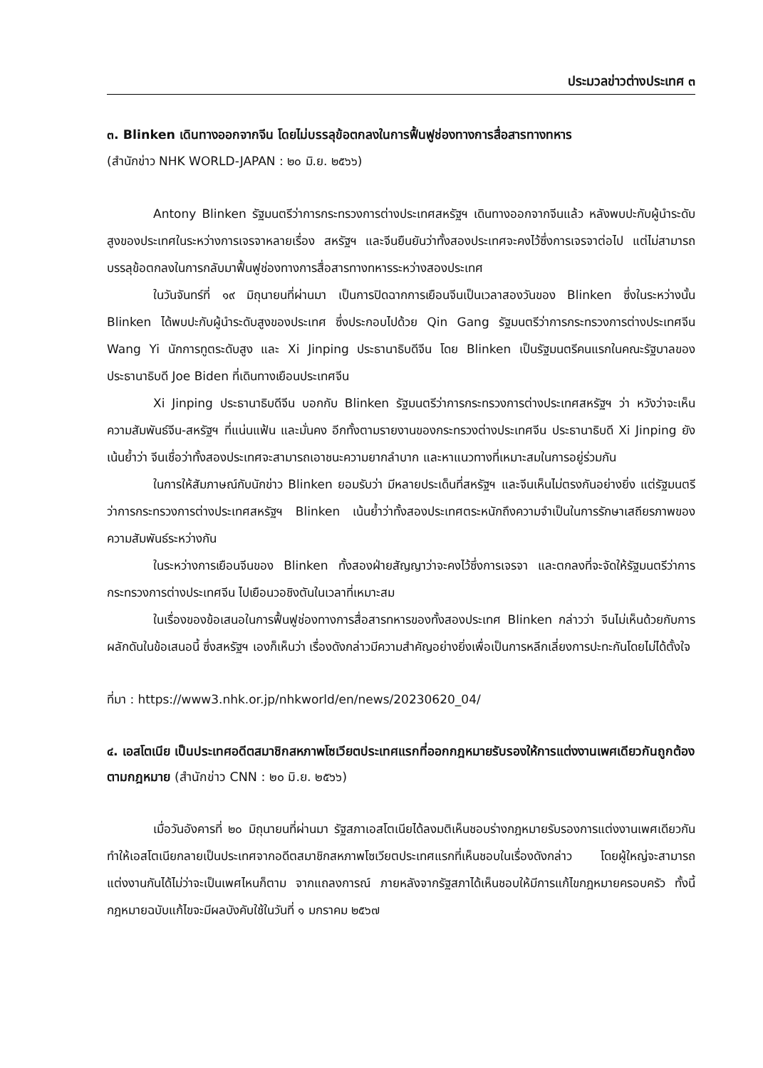ประมวลข่าวต่างประเทศ ๓
๓. Blinken เดินทางออกจากจีน โดยไม่บรรลุข้อตกลงในการฟื้นฟูช่องทางการสื่อสารทางทหาร
(สำนักข่าว NHK WORLD-JAPAN : ๒๐ มิ.ย. ๒๕๖๖)
Antony Blinken รัฐมนตรีว่าการกระทรวงการต่างประเทศสหรัฐฯ เดินทางออกจากจีนแล้ว หลังพบปะกับผู้นำระดับสูงของประเทศในระหว่างการเจรจาหลายเรื่อง สหรัฐฯ และจีนยืนยันว่าทั้งสองประเทศจะคงไว้ซึ่งการเจรจาต่อไป แต่ไม่สามารถบรรลุข้อตกลงในการกลับมาฟื้นฟูช่องทางการสื่อสารทางทหารระหว่างสองประเทศ
ในวันจันทร์ที่ ๑๙ มิถุนายนที่ผ่านมา เป็นการปิดฉากการเยือนจีนเป็นเวลาสองวันของ Blinken ซึ่งในระหว่างนั้น Blinken ได้พบปะกับผู้นำระดับสูงของประเทศ ซึ่งประกอบไปด้วย Qin Gang รัฐมนตรีว่าการกระทรวงการต่างประเทศจีน Wang Yi นักการทูตระดับสูง และ Xi Jinping ประธานาธิบดีจีน โดย Blinken เป็นรัฐมนตรีคนแรกในคณะรัฐบาลของประธานาธิบดี Joe Biden ที่เดินทางเยือนประเทศจีน
Xi Jinping ประธานาธิบดีจีน บอกกับ Blinken รัฐมนตรีว่าการกระทรวงการต่างประเทศสหรัฐฯ ว่า หวังว่าจะเห็นความสัมพันธ์จีน-สหรัฐฯ ที่แน่นแฟ้น และมั่นคง อีกทั้งตามรายงานของกระทรวงต่างประเทศจีน ประธานาธิบดี Xi Jinping ยังเน้นย้ำว่า จีนเชื่อว่าทั้งสองประเทศจะสามารถเอาชนะความยากลำบาก และหาแนวทางที่เหมาะสมในการอยู่ร่วมกัน
ในการให้สัมภาษณ์กับนักข่าว Blinken ยอมรับว่า มีหลายประเด็นที่สหรัฐฯ และจีนเห็นไม่ตรงกันอย่างยิ่ง แต่รัฐมนตรีว่าการกระทรวงการต่างประเทศสหรัฐฯ Blinken เน้นย้ำว่าทั้งสองประเทศตระหนักถึงความจำเป็นในการรักษาเสถียรภาพของความสัมพันธ์ระหว่างกัน
ในระหว่างการเยือนจีนของ Blinken ทั้งสองฝ่ายสัญญาว่าจะคงไว้ซึ่งการเจรจา และตกลงที่จะจัดให้รัฐมนตรีว่าการกระทรวงการต่างประเทศจีน ไปเยือนวอชิงตันในเวลาที่เหมาะสม
ในเรื่องของข้อเสนอในการฟื้นฟูช่องทางการสื่อสารทหารของทั้งสองประเทศ Blinken กล่าวว่า จีนไม่เห็นด้วยกับการผลักดันในข้อเสนอนี้ ซึ่งสหรัฐฯ เองก็เห็นว่า เรื่องดังกล่าวมีความสำคัญอย่างยิ่งเพื่อเป็นการหลีกเลี่ยงการปะทะกันโดยไม่ได้ตั้งใจ
ที่มา : https://www3.nhk.or.jp/nhkworld/en/news/20230620_04/
๔. เอสโตเนีย เป็นประเทศอดีตสมาชิกสหภาพโซเวียตประเทศแรกที่ออกกฎหมายรับรองให้การแต่งงานเพศเดียวกันถูกต้องตามกฎหมาย (สำนักข่าว CNN : ๒๐ มิ.ย. ๒๕๖๖)
เมื่อวันอังคารที่ ๒๐ มิถุนายนที่ผ่านมา รัฐสภาเอสโตเนียได้ลงมติเห็นชอบร่างกฎหมายรับรองการแต่งงานเพศเดียวกัน ทำให้เอสโตเนียกลายเป็นประเทศจากอดีตสมาชิกสหภาพโซเวียตประเทศแรกที่เห็นชอบในเรื่องดังกล่าว โดยผู้ใหญ่จะสามารถแต่งงานกันได้ไม่ว่าจะเป็นเพศไหนก็ตาม จากแถลงการณ์ ภายหลังจากรัฐสภาได้เห็นชอบให้มีการแก้ไขกฎหมายครอบครัว ทั้งนี้กฎหมายฉบับแก้ไขจะมีผลบังคับใช้ในวันที่ ๑ มกราคม ๒๕๖๗